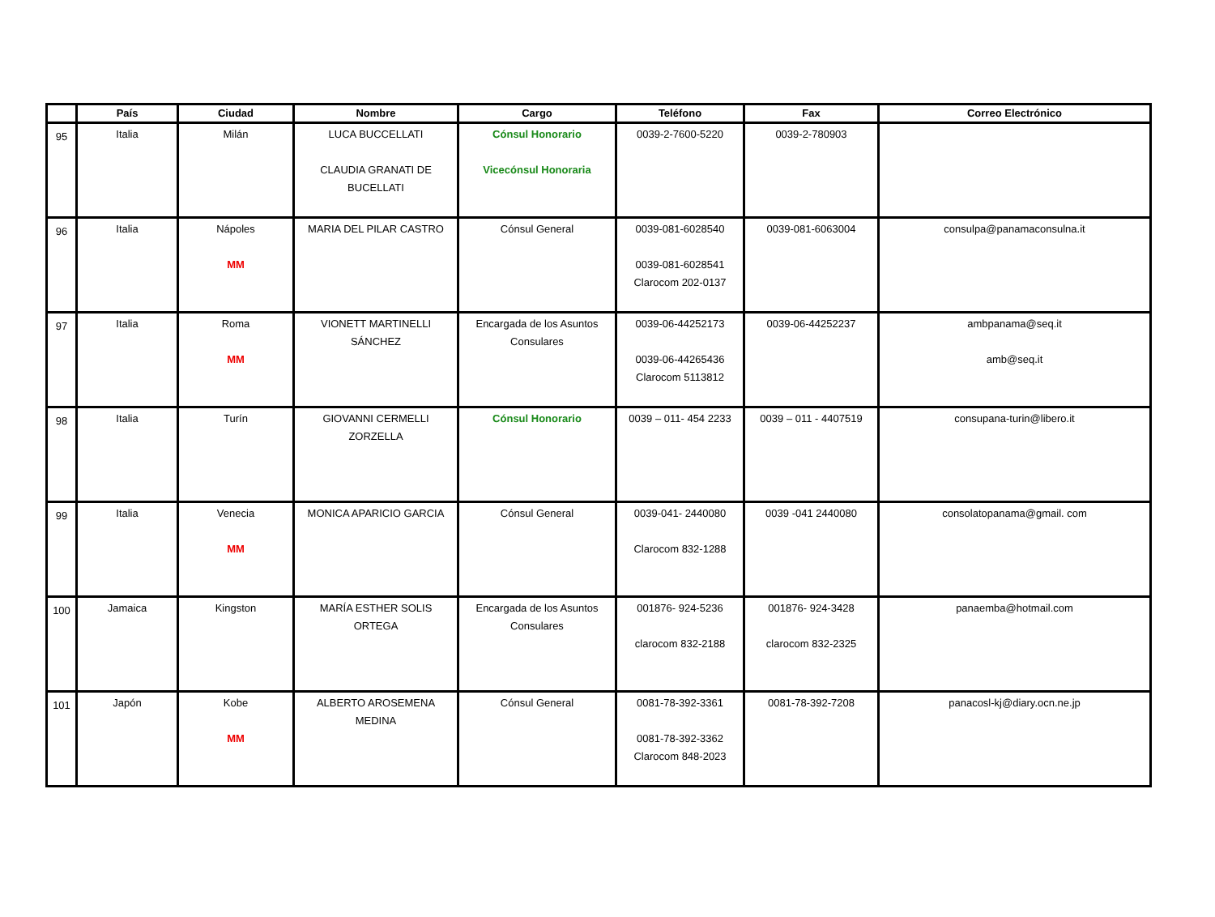| | País | Ciudad | Nombre | Cargo | Teléfono | Fax | Correo Electrónico |
| --- | --- | --- | --- | --- | --- | --- | --- |
| 95 | Italia | Milán | LUCA BUCCELLATI CLAUDIA GRANATI DE BUCELLATI | Cónsul Honorario Vicecónsul Honoraria | 0039-2-7600-5220 | 0039-2-780903 | |
| 96 | Italia | Nápoles MM | MARIA DEL PILAR CASTRO | Cónsul General | 0039-081-6028540 0039-081-6028541 Clarocom 202-0137 | 0039-081-6063004 | consulpa@panamaconsulna.it |
| 97 | Italia | Roma MM | VIONETT MARTINELLI SÁNCHEZ | Encargada de los Asuntos Consulares | 0039-06-44252173 0039-06-44265436 Clarocom 5113812 | 0039-06-44252237 | ambpanama@seq.it amb@seq.it |
| 98 | Italia | Turín | GIOVANNI CERMELLI ZORZELLA | Cónsul Honorario | 0039 – 011- 454 2233 | 0039 – 011 - 4407519 | consupana-turin@libero.it |
| 99 | Italia | Venecia MM | MONICA APARICIO GARCIA | Cónsul General | 0039-041- 2440080 Clarocom 832-1288 | 0039 -041 2440080 | consolatopanama@gmail. com |
| 100 | Jamaica | Kingston | MARÍA ESTHER SOLIS ORTEGA | Encargada de los Asuntos Consulares | 001876- 924-5236 clarocom 832-2188 | 001876- 924-3428 clarocom 832-2325 | panaemba@hotmail.com |
| 101 | Japón | Kobe MM | ALBERTO AROSEMENA MEDINA | Cónsul General | 0081-78-392-3361 0081-78-392-3362 Clarocom 848-2023 | 0081-78-392-7208 | panacosl-kj@diary.ocn.ne.jp |